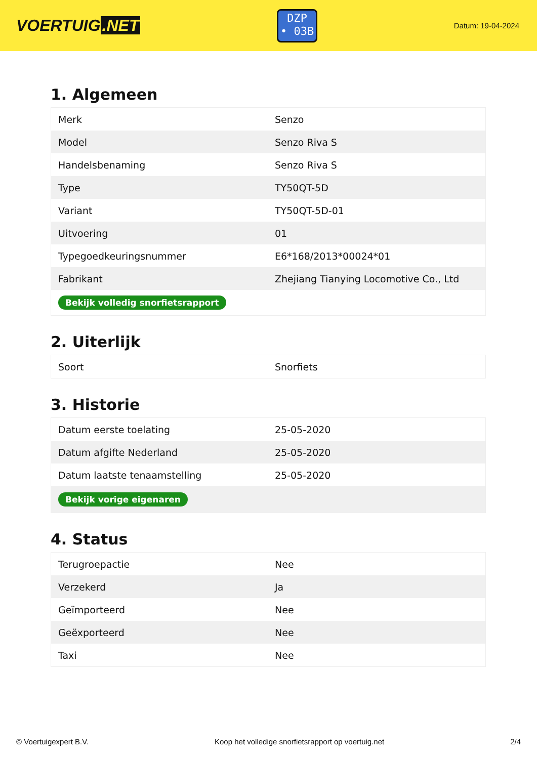VOERTUIG.NET
DZP
• 03B
Datum: 19-04-2024
1. Algemeen
| Merk | Senzo |
| Model | Senzo Riva S |
| Handelsbenaming | Senzo Riva S |
| Type | TY50QT-5D |
| Variant | TY50QT-5D-01 |
| Uitvoering | 01 |
| Typegoedkeuringsnummer | E6*168/2013*00024*01 |
| Fabrikant | Zhejiang Tianying Locomotive Co., Ltd |
| Bekijk volledig snorfietsrapport | |
2. Uiterlijk
| Soort | Snorfiets |
3. Historie
| Datum eerste toelating | 25-05-2020 |
| Datum afgifte Nederland | 25-05-2020 |
| Datum laatste tenaamstelling | 25-05-2020 |
| Bekijk vorige eigenaren | |
4. Status
| Terugroepactie | Nee |
| Verzekerd | Ja |
| Geïmporteerd | Nee |
| Geëxporteerd | Nee |
| Taxi | Nee |
© Voertuigexpert B.V. Koop het volledige snorfietsrapport op voertuig.net 2/4